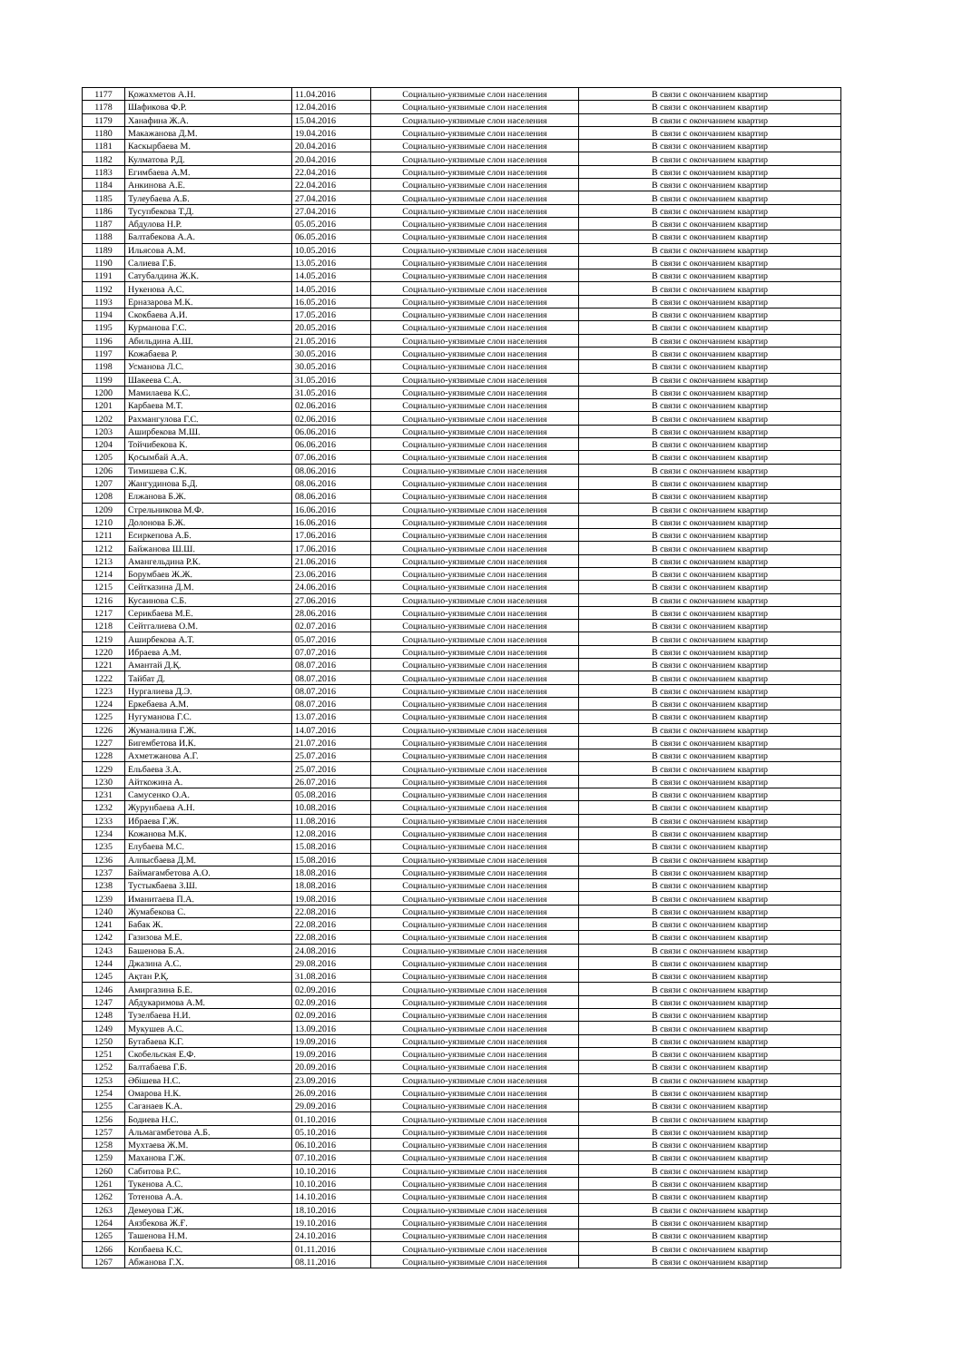| 1177 | Қожахметов А.Н. | 11.04.2016 | Социально-уязвимые слои населения | В связи с окончанием квартир |
| 1178 | Шафикова Ф.Р. | 12.04.2016 | Социально-уязвимые слои населения | В связи с окончанием квартир |
| 1179 | Ханафина Ж.А. | 15.04.2016 | Социально-уязвимые слои населения | В связи с окончанием квартир |
| 1180 | Макажанова Д.М. | 19.04.2016 | Социально-уязвимые слои населения | В связи с окончанием квартир |
| 1181 | Каскырбаева М. | 20.04.2016 | Социально-уязвимые слои населения | В связи с окончанием квартир |
| 1182 | Кулматова Р.Д. | 20.04.2016 | Социально-уязвимые слои населения | В связи с окончанием квартир |
| 1183 | Егимбаева А.М. | 22.04.2016 | Социально-уязвимые слои населения | В связи с окончанием квартир |
| 1184 | Анкинова А.Е. | 22.04.2016 | Социально-уязвимые слои населения | В связи с окончанием квартир |
| 1185 | Тулеубаева А.Б. | 27.04.2016 | Социально-уязвимые слои населения | В связи с окончанием квартир |
| 1186 | Тусупбекова Т.Д. | 27.04.2016 | Социально-уязвимые слои населения | В связи с окончанием квартир |
| 1187 | Абдулова Н.Р. | 05.05.2016 | Социально-уязвимые слои населения | В связи с окончанием квартир |
| 1188 | Балтабекова А.А. | 06.05.2016 | Социально-уязвимые слои населения | В связи с окончанием квартир |
| 1189 | Ильясова А.М. | 10.05.2016 | Социально-уязвимые слои населения | В связи с окончанием квартир |
| 1190 | Салиева Г.Б. | 13.05.2016 | Социально-уязвимые слои населения | В связи с окончанием квартир |
| 1191 | Сатубалдина Ж.К. | 14.05.2016 | Социально-уязвимые слои населения | В связи с окончанием квартир |
| 1192 | Нукенова А.С. | 14.05.2016 | Социально-уязвимые слои населения | В связи с окончанием квартир |
| 1193 | Ерназарова М.К. | 16.05.2016 | Социально-уязвимые слои населения | В связи с окончанием квартир |
| 1194 | Скокбаева А.И. | 17.05.2016 | Социально-уязвимые слои населения | В связи с окончанием квартир |
| 1195 | Курманова Г.С. | 20.05.2016 | Социально-уязвимые слои населения | В связи с окончанием квартир |
| 1196 | Абильдина А.Ш. | 21.05.2016 | Социально-уязвимые слои населения | В связи с окончанием квартир |
| 1197 | Кожабаева Р. | 30.05.2016 | Социально-уязвимые слои населения | В связи с окончанием квартир |
| 1198 | Усманова Л.С. | 30.05.2016 | Социально-уязвимые слои населения | В связи с окончанием квартир |
| 1199 | Шакеева С.А. | 31.05.2016 | Социально-уязвимые слои населения | В связи с окончанием квартир |
| 1200 | Мамилаева К.С. | 31.05.2016 | Социально-уязвимые слои населения | В связи с окончанием квартир |
| 1201 | Карбаева М.Т. | 02.06.2016 | Социально-уязвимые слои населения | В связи с окончанием квартир |
| 1202 | Рахмангулова Г.С. | 02.06.2016 | Социально-уязвимые слои населения | В связи с окончанием квартир |
| 1203 | Аширбекова М.Ш. | 06.06.2016 | Социально-уязвимые слои населения | В связи с окончанием квартир |
| 1204 | Тойчибекова К. | 06.06.2016 | Социально-уязвимые слои населения | В связи с окончанием квартир |
| 1205 | Қосымбай А.А. | 07.06.2016 | Социально-уязвимые слои населения | В связи с окончанием квартир |
| 1206 | Тимишева С.К. | 08.06.2016 | Социально-уязвимые слои населения | В связи с окончанием квартир |
| 1207 | Жангудинова Б.Д. | 08.06.2016 | Социально-уязвимые слои населения | В связи с окончанием квартир |
| 1208 | Елжанова Б.Ж. | 08.06.2016 | Социально-уязвимые слои населения | В связи с окончанием квартир |
| 1209 | Стрельникова М.Ф. | 16.06.2016 | Социально-уязвимые слои населения | В связи с окончанием квартир |
| 1210 | Долонова Б.Ж. | 16.06.2016 | Социально-уязвимые слои населения | В связи с окончанием квартир |
| 1211 | Есиркепова А.Б. | 17.06.2016 | Социально-уязвимые слои населения | В связи с окончанием квартир |
| 1212 | Байжанова Ш.Ш. | 17.06.2016 | Социально-уязвимые слои населения | В связи с окончанием квартир |
| 1213 | Амангельдина Р.К. | 21.06.2016 | Социально-уязвимые слои населения | В связи с окончанием квартир |
| 1214 | Борумбаев Ж.Ж. | 23.06.2016 | Социально-уязвимые слои населения | В связи с окончанием квартир |
| 1215 | Сейтказина Д.М. | 24.06.2016 | Социально-уязвимые слои населения | В связи с окончанием квартир |
| 1216 | Кусаинова С.Б. | 27.06.2016 | Социально-уязвимые слои населения | В связи с окончанием квартир |
| 1217 | Серикбаева М.Е. | 28.06.2016 | Социально-уязвимые слои населения | В связи с окончанием квартир |
| 1218 | Сейтгалиева О.М. | 02.07.2016 | Социально-уязвимые слои населения | В связи с окончанием квартир |
| 1219 | Аширбекова А.Т. | 05.07.2016 | Социально-уязвимые слои населения | В связи с окончанием квартир |
| 1220 | Ибраева А.М. | 07.07.2016 | Социально-уязвимые слои населения | В связи с окончанием квартир |
| 1221 | Амантай Д.Қ. | 08.07.2016 | Социально-уязвимые слои населения | В связи с окончанием квартир |
| 1222 | Тайбат Д. | 08.07.2016 | Социально-уязвимые слои населения | В связи с окончанием квартир |
| 1223 | Нургалиева Д.Э. | 08.07.2016 | Социально-уязвимые слои населения | В связи с окончанием квартир |
| 1224 | Еркебаева А.М. | 08.07.2016 | Социально-уязвимые слои населения | В связи с окончанием квартир |
| 1225 | Нугуманова Г.С. | 13.07.2016 | Социально-уязвимые слои населения | В связи с окончанием квартир |
| 1226 | Жуманалина Г.Ж. | 14.07.2016 | Социально-уязвимые слои населения | В связи с окончанием квартир |
| 1227 | Бигембетова И.К. | 21.07.2016 | Социально-уязвимые слои населения | В связи с окончанием квартир |
| 1228 | Ахметжанова А.Г. | 25.07.2016 | Социально-уязвимые слои населения | В связи с окончанием квартир |
| 1229 | Ельбаева З.А. | 25.07.2016 | Социально-уязвимые слои населения | В связи с окончанием квартир |
| 1230 | Айткожина А. | 26.07.2016 | Социально-уязвимые слои населения | В связи с окончанием квартир |
| 1231 | Самусенко О.А. | 05.08.2016 | Социально-уязвимые слои населения | В связи с окончанием квартир |
| 1232 | Журунбаева А.Н. | 10.08.2016 | Социально-уязвимые слои населения | В связи с окончанием квартир |
| 1233 | Ибраева Г.Ж. | 11.08.2016 | Социально-уязвимые слои населения | В связи с окончанием квартир |
| 1234 | Кожанова М.К. | 12.08.2016 | Социально-уязвимые слои населения | В связи с окончанием квартир |
| 1235 | Елубаева М.С. | 15.08.2016 | Социально-уязвимые слои населения | В связи с окончанием квартир |
| 1236 | Алпысбаева Д.М. | 15.08.2016 | Социально-уязвимые слои населения | В связи с окончанием квартир |
| 1237 | Баймағамбетова А.О. | 18.08.2016 | Социально-уязвимые слои населения | В связи с окончанием квартир |
| 1238 | Тустыкбаева З.Ш. | 18.08.2016 | Социально-уязвимые слои населения | В связи с окончанием квартир |
| 1239 | Иманитаева П.А. | 19.08.2016 | Социально-уязвимые слои населения | В связи с окончанием квартир |
| 1240 | Жумабекова С. | 22.08.2016 | Социально-уязвимые слои населения | В связи с окончанием квартир |
| 1241 | Бабак Ж. | 22.08.2016 | Социально-уязвимые слои населения | В связи с окончанием квартир |
| 1242 | Газизова М.Е. | 22.08.2016 | Социально-уязвимые слои населения | В связи с окончанием квартир |
| 1243 | Башенова Б.А. | 24.08.2016 | Социально-уязвимые слои населения | В связи с окончанием квартир |
| 1244 | Джазина А.С. | 29.08.2016 | Социально-уязвимые слои населения | В связи с окончанием квартир |
| 1245 | Ақтан Р.Қ. | 31.08.2016 | Социально-уязвимые слои населения | В связи с окончанием квартир |
| 1246 | Амиргазина Б.Е. | 02.09.2016 | Социально-уязвимые слои населения | В связи с окончанием квартир |
| 1247 | Абдукаримова А.М. | 02.09.2016 | Социально-уязвимые слои населения | В связи с окончанием квартир |
| 1248 | Тузелбаева Н.И. | 02.09.2016 | Социально-уязвимые слои населения | В связи с окончанием квартир |
| 1249 | Мукушев А.С. | 13.09.2016 | Социально-уязвимые слои населения | В связи с окончанием квартир |
| 1250 | Бутабаева К.Г. | 19.09.2016 | Социально-уязвимые слои населения | В связи с окончанием квартир |
| 1251 | Скобельская Е.Ф. | 19.09.2016 | Социально-уязвимые слои населения | В связи с окончанием квартир |
| 1252 | Балтабаева Г.Б. | 20.09.2016 | Социально-уязвимые слои населения | В связи с окончанием квартир |
| 1253 | Әбішева Н.С. | 23.09.2016 | Социально-уязвимые слои населения | В связи с окончанием квартир |
| 1254 | Омарова Н.К. | 26.09.2016 | Социально-уязвимые слои населения | В связи с окончанием квартир |
| 1255 | Саганаев К.А. | 29.09.2016 | Социально-уязвимые слои населения | В связи с окончанием квартир |
| 1256 | Бодиева Н.С. | 01.10.2016 | Социально-уязвимые слои населения | В связи с окончанием квартир |
| 1257 | Альмагамбетова А.Б. | 05.10.2016 | Социально-уязвимые слои населения | В связи с окончанием квартир |
| 1258 | Мухтаева Ж.М. | 06.10.2016 | Социально-уязвимые слои населения | В связи с окончанием квартир |
| 1259 | Маханова Г.Ж. | 07.10.2016 | Социально-уязвимые слои населения | В связи с окончанием квартир |
| 1260 | Сабитова Р.С. | 10.10.2016 | Социально-уязвимые слои населения | В связи с окончанием квартир |
| 1261 | Тукенова А.С. | 10.10.2016 | Социально-уязвимые слои населения | В связи с окончанием квартир |
| 1262 | Тотенова А.А. | 14.10.2016 | Социально-уязвимые слои населения | В связи с окончанием квартир |
| 1263 | Демеуова Г.Ж. | 18.10.2016 | Социально-уязвимые слои населения | В связи с окончанием квартир |
| 1264 | Аязбекова Ж.Ғ. | 19.10.2016 | Социально-уязвимые слои населения | В связи с окончанием квартир |
| 1265 | Ташенова Н.М. | 24.10.2016 | Социально-уязвимые слои населения | В связи с окончанием квартир |
| 1266 | Копбаева К.С. | 01.11.2016 | Социально-уязвимые слои населения | В связи с окончанием квартир |
| 1267 | Абжанова Г.Х. | 08.11.2016 | Социально-уязвимые слои населения | В связи с окончанием квартир |